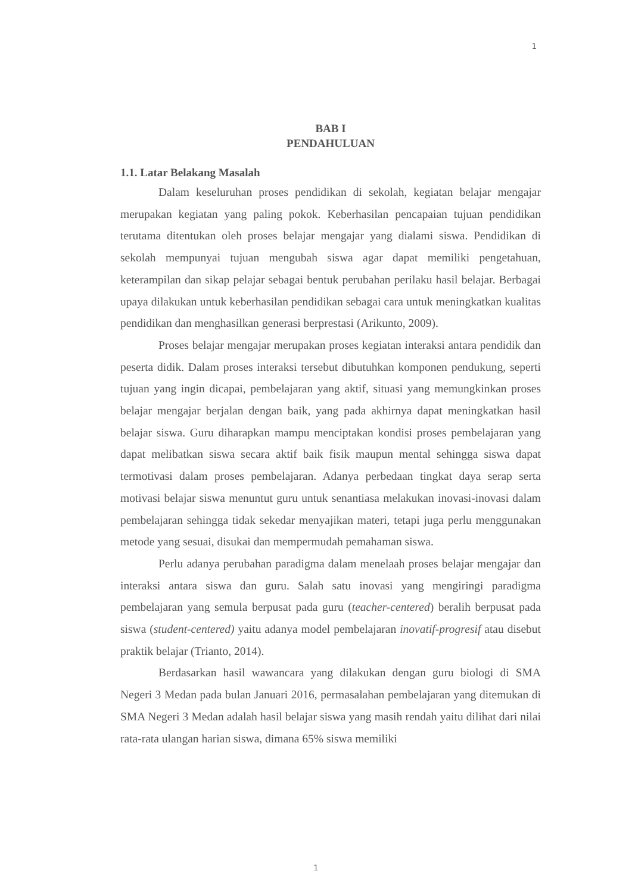1
BAB I
PENDAHULUAN
1.1. Latar Belakang Masalah
Dalam keseluruhan proses pendidikan di sekolah, kegiatan belajar mengajar merupakan kegiatan yang paling pokok. Keberhasilan pencapaian tujuan pendidikan terutama ditentukan oleh proses belajar mengajar yang dialami siswa. Pendidikan di sekolah mempunyai tujuan mengubah siswa agar dapat memiliki pengetahuan, keterampilan dan sikap pelajar sebagai bentuk perubahan perilaku hasil belajar. Berbagai upaya dilakukan untuk keberhasilan pendidikan sebagai cara untuk meningkatkan kualitas pendidikan dan menghasilkan generasi berprestasi (Arikunto, 2009).
Proses belajar mengajar merupakan proses kegiatan interaksi antara pendidik dan peserta didik. Dalam proses interaksi tersebut dibutuhkan komponen pendukung, seperti tujuan yang ingin dicapai, pembelajaran yang aktif, situasi yang memungkinkan proses belajar mengajar berjalan dengan baik, yang pada akhirnya dapat meningkatkan hasil belajar siswa. Guru diharapkan mampu menciptakan kondisi proses pembelajaran yang dapat melibatkan siswa secara aktif baik fisik maupun mental sehingga siswa dapat termotivasi dalam proses pembelajaran. Adanya perbedaan tingkat daya serap serta motivasi belajar siswa menuntut guru untuk senantiasa melakukan inovasi-inovasi dalam pembelajaran sehingga tidak sekedar menyajikan materi, tetapi juga perlu menggunakan metode yang sesuai, disukai dan mempermudah pemahaman siswa.
Perlu adanya perubahan paradigma dalam menelaah proses belajar mengajar dan interaksi antara siswa dan guru. Salah satu inovasi yang mengiringi paradigma pembelajaran yang semula berpusat pada guru (teacher-centered) beralih berpusat pada siswa (student-centered) yaitu adanya model pembelajaran inovatif-progresif atau disebut praktik belajar (Trianto, 2014).
Berdasarkan hasil wawancara yang dilakukan dengan guru biologi di SMA Negeri 3 Medan pada bulan Januari 2016, permasalahan pembelajaran yang ditemukan di SMA Negeri 3 Medan adalah hasil belajar siswa yang masih rendah yaitu dilihat dari nilai rata-rata ulangan harian siswa, dimana 65% siswa memiliki
1